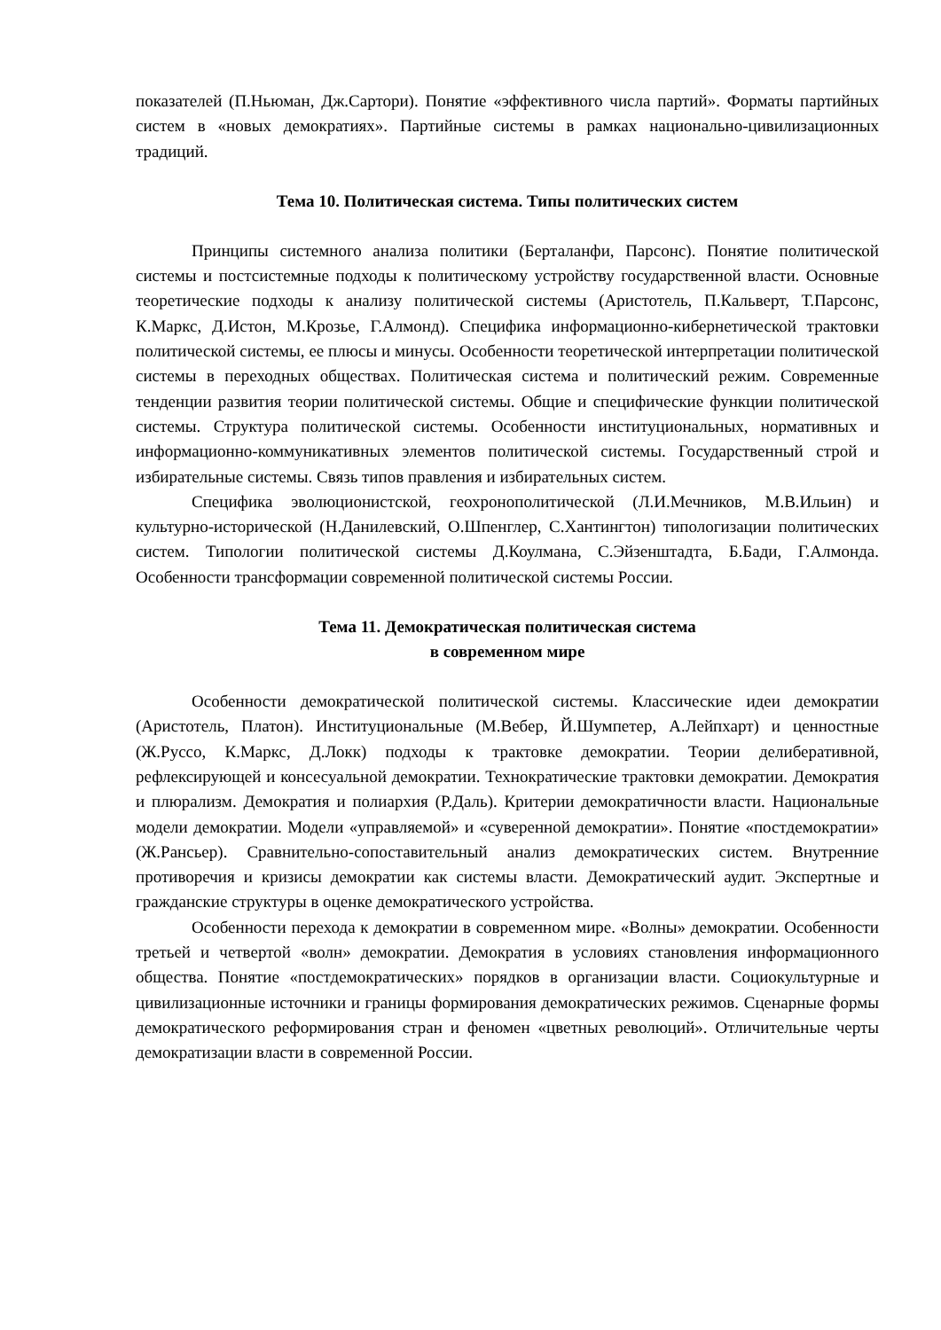показателей (П.Ньюман, Дж.Сартори). Понятие «эффективного числа партий». Форматы партийных систем в «новых демократиях». Партийные системы в рамках национально-цивилизационных традиций.
Тема 10. Политическая система. Типы политических систем
Принципы системного анализа политики (Берталанфи, Парсонс). Понятие политической системы и постсистемные подходы к политическому устройству государственной власти. Основные теоретические подходы к анализу политической системы (Аристотель, П.Кальверт, Т.Парсонс, К.Маркс, Д.Истон, М.Крозье, Г.Алмонд). Специфика информационно-кибернетической трактовки политической системы, ее плюсы и минусы. Особенности теоретической интерпретации политической системы в переходных обществах. Политическая система и политический режим. Современные тенденции развития теории политической системы. Общие и специфические функции политической системы. Структура политической системы. Особенности институциональных, нормативных и информационно-коммуникативных элементов политической системы. Государственный строй и избирательные системы. Связь типов правления и избирательных систем.
Специфика эволюционистской, геохронополитической (Л.И.Мечников, М.В.Ильин) и культурно-исторической (Н.Данилевский, О.Шпенглер, С.Хантингтон) типологизации политических систем. Типологии политической системы Д.Коулмана, С.Эйзенштадта, Б.Бади, Г.Алмонда. Особенности трансформации современной политической системы России.
Тема 11. Демократическая политическая система
в современном мире
Особенности демократической политической системы. Классические идеи демократии (Аристотель, Платон). Институциональные (М.Вебер, Й.Шумпетер, А.Лейпхарт) и ценностные (Ж.Руссо, К.Маркс, Д.Локк) подходы к трактовке демократии. Теории делиберативной, рефлексирующей и консесуальной демократии. Технократические трактовки демократии. Демократия и плюрализм. Демократия и полиархия (Р.Даль). Критерии демократичности власти. Национальные модели демократии. Модели «управляемой» и «суверенной демократии». Понятие «постдемократии» (Ж.Рансьер). Сравнительно-сопоставительный анализ демократических систем. Внутренние противоречия и кризисы демократии как системы власти. Демократический аудит. Экспертные и гражданские структуры в оценке демократического устройства.
Особенности перехода к демократии в современном мире. «Волны» демократии. Особенности третьей и четвертой «волн» демократии. Демократия в условиях становления информационного общества. Понятие «постдемократических» порядков в организации власти. Социокультурные и цивилизационные источники и границы формирования демократических режимов. Сценарные формы демократического реформирования стран и феномен «цветных революций». Отличительные черты демократизации власти в современной России.